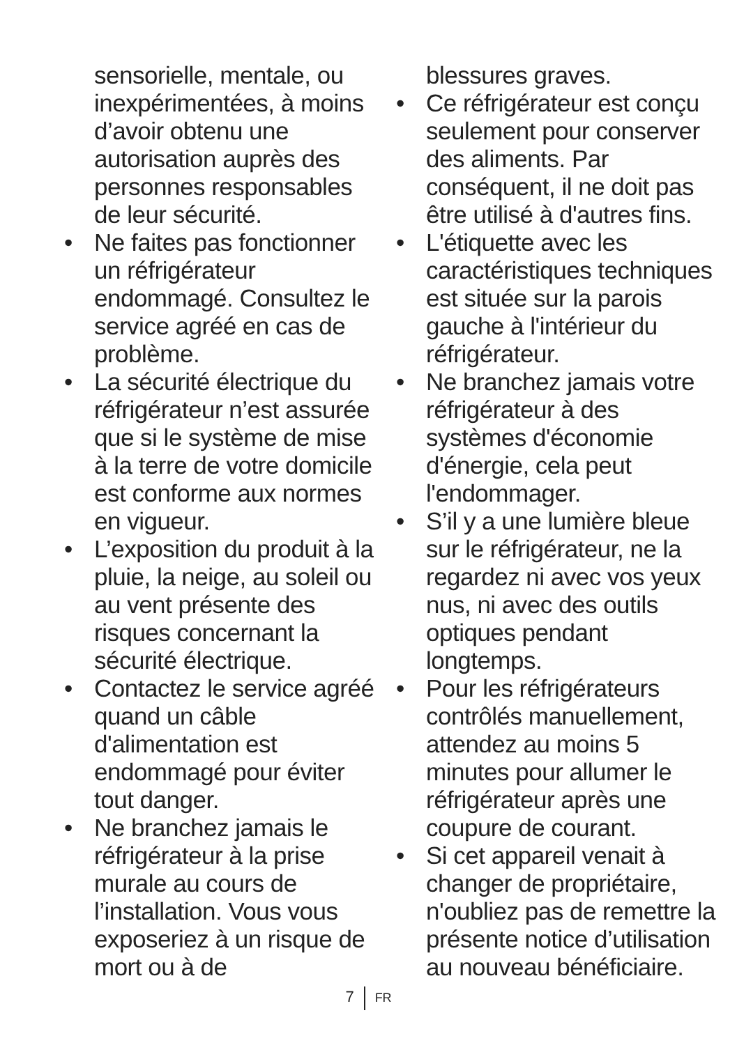sensorielle, mentale, ou inexpérimentées, à moins d’avoir obtenu une autorisation auprès des personnes responsables de leur sécurité.
• Ne faites pas fonctionner un réfrigérateur endommagé. Consultez le service agréé en cas de problème.
• La sécurité électrique du réfrigérateur n’est assurée que si le système de mise à la terre de votre domicile est conforme aux normes en vigueur.
• L’exposition du produit à la pluie, la neige, au soleil ou au vent présente des risques concernant la sécurité électrique.
• Contactez le service agréé quand un câble d'alimentation est endommagé pour éviter tout danger.
• Ne branchez jamais le réfrigérateur à la prise murale au cours de l’installation. Vous vous exposeriez à un risque de mort ou à de
blessures graves.
• Ce réfrigérateur est conçu seulement pour conserver des aliments. Par conséquent, il ne doit pas être utilisé à d'autres fins.
• L'étiquette avec les caractéristiques techniques est située sur la parois gauche à l'intérieur du réfrigérateur.
• Ne branchez jamais votre réfrigérateur à des systèmes d'économie d'énergie, cela peut l'endommager.
• S’il y a une lumière bleue sur le réfrigérateur, ne la regardez ni avec vos yeux nus, ni avec des outils optiques pendant longtemps.
• Pour les réfrigérateurs contrôlés manuellement, attendez au moins 5 minutes pour allumer le réfrigérateur après une coupure de courant.
• Si cet appareil venait à changer de propriétaire, n'oubliez pas de remettre la présente notice d’utilisation au nouveau bénéficiaire.
7 FR